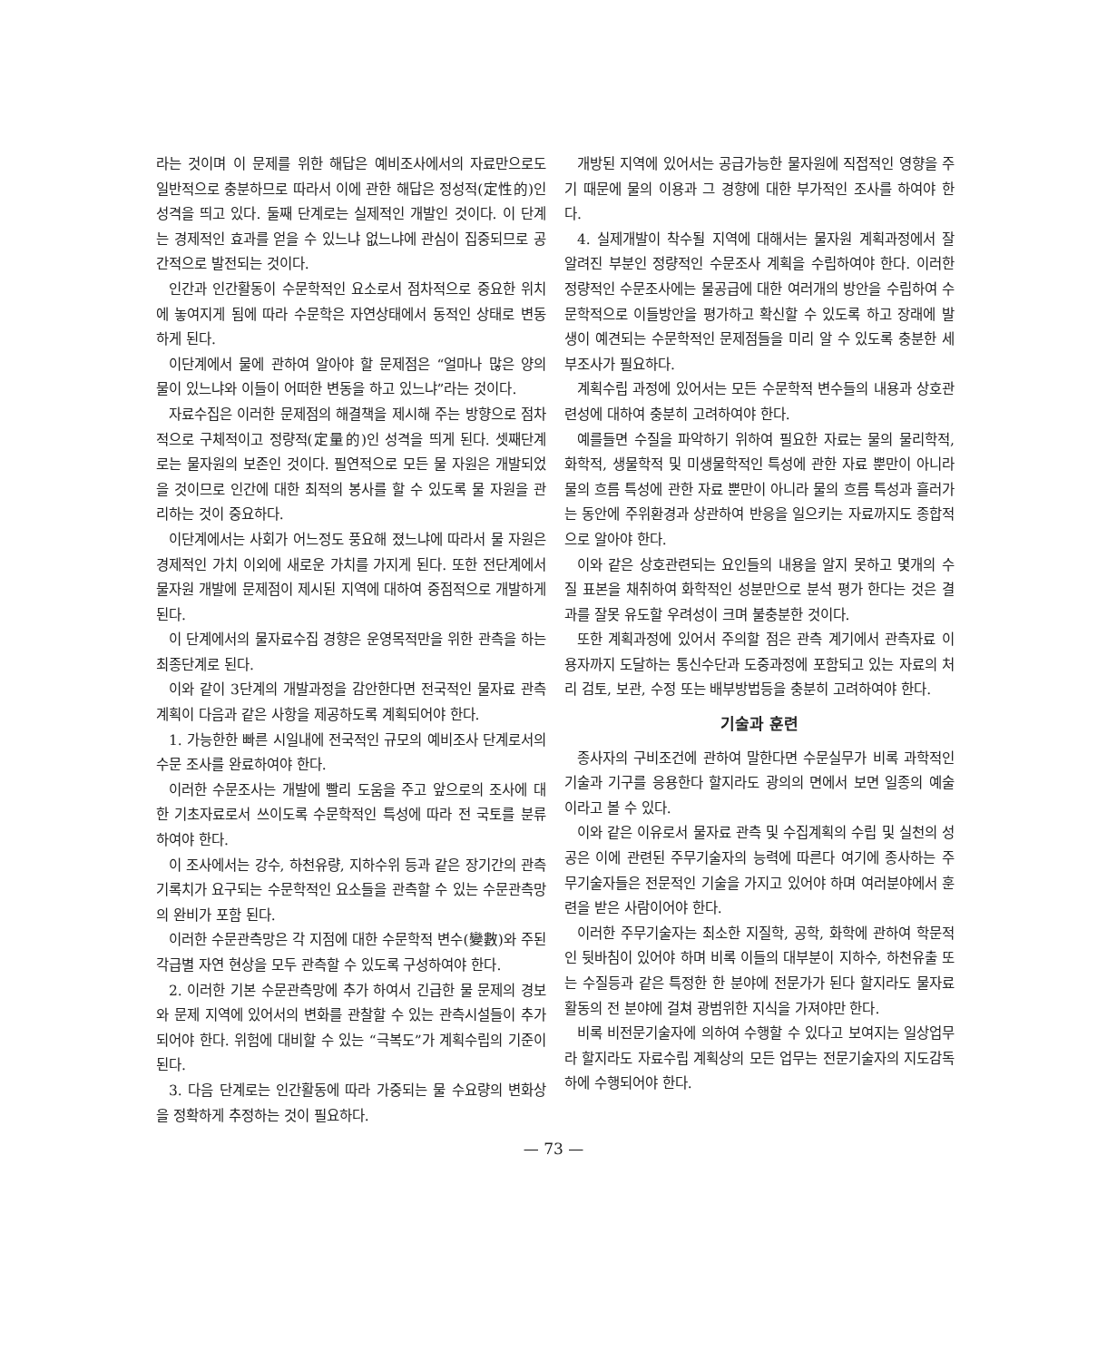라는 것이며 이 문제를 위한 해답은 예비조사에서의 자료만으로도 일반적으로 충분하므로 따라서 이에 관한 해답은 정성적(定性的)인 성격을 띄고 있다. 둘째 단계로는 실제적인 개발인 것이다. 이 단계는 경제적인 효과를 얻을 수 있느냐 없느냐에 관심이 집중되므로 공간적으로 발전되는 것이다.
인간과 인간활동이 수문학적인 요소로서 점차적으로 중요한 위치에 놓여지게 됨에 따라 수문학은 자연상태에서 동적인 상태로 변동하게 된다.
이단계에서 물에 관하여 알아야 할 문제점은 “얼마나 많은 양의 물이 있느냐와 이들이 어떠한 변동을 하고 있느냐”라는 것이다.
자료수집은 이러한 문제점의 해결책을 제시해 주는 방향으로 점차적으로 구체적이고 정량적(定量的)인 성격을 띄게 된다. 셋째단계로는 물자원의 보존인 것이다. 필연적으로 모든 물 자원은 개발되었을 것이므로 인간에 대한 최적의 봉사를 할 수 있도록 물 자원을 관리하는 것이 중요하다.
이단계에서는 사회가 어느정도 풍요해 졌느냐에 따라서 물 자원은 경제적인 가치 이외에 새로운 가치를 가지게 된다. 또한 전단계에서 물자원 개발에 문제점이 제시된 지역에 대하여 중점적으로 개발하게 된다.
이 단계에서의 물자료수집 경향은 운영목적만을 위한 관측을 하는 최종단계로 된다.
이와 같이 3단계의 개발과정을 감안한다면 전국적인 물자료 관측 계획이 다음과 같은 사항을 제공하도록 계획되어야 한다.
1. 가능한한 빠른 시일내에 전국적인 규모의 예비조사 단계로서의 수문 조사를 완료하여야 한다.
이러한 수문조사는 개발에 빨리 도움을 주고 앞으로의 조사에 대한 기초자료로서 쓰이도록 수문학적인 특성에 따라 전 국토를 분류하여야 한다.
이 조사에서는 강수, 하천유량, 지하수위 등과 같은 장기간의 관측기록치가 요구되는 수문학적인 요소들을 관측할 수 있는 수문관측망의 완비가 포함 된다.
이러한 수문관측망은 각 지점에 대한 수문학적 변수(變數)와 주된 각급별 자연 현상을 모두 관측할 수 있도록 구성하여야 한다.
2. 이러한 기본 수문관측망에 추가 하여서 긴급한 물 문제의 경보와 문제 지역에 있어서의 변화를 관찰할 수 있는 관측시설들이 추가 되어야 한다. 위험에 대비할 수 있는 “극복도”가 계획수립의 기준이 된다.
3. 다음 단계로는 인간활동에 따라 가중되는 물 수요량의 변화상을 정확하게 추정하는 것이 필요하다.
개방된 지역에 있어서는 공급가능한 물자원에 직접적인 영향을 주기 때문에 물의 이용과 그 경향에 대한 부가적인 조사를 하여야 한다.
4. 실제개발이 착수될 지역에 대해서는 물자원 계획과정에서 잘 알려진 부분인 정량적인 수문조사 계획을 수립하여야 한다. 이러한 정량적인 수문조사에는 물공급에 대한 여러개의 방안을 수립하여 수문학적으로 이들방안을 평가하고 확신할 수 있도록 하고 장래에 발생이 예견되는 수문학적인 문제점들을 미리 알 수 있도록 충분한 세부조사가 필요하다.
계획수립 과정에 있어서는 모든 수문학적 변수들의 내용과 상호관련성에 대하여 충분히 고려하여야 한다.
예를들면 수질을 파악하기 위하여 필요한 자료는 물의 물리학적, 화학적, 생물학적 및 미생물학적인 특성에 관한 자료 뿐만이 아니라 물의 흐름 특성에 관한 자료 뿐만이 아니라 물의 흐름 특성과 흘러가는 동안에 주위환경과 상관하여 반응을 일으키는 자료까지도 종합적으로 알아야 한다.
이와 같은 상호관련되는 요인들의 내용을 알지 못하고 몇개의 수질 표본을 채취하여 화학적인 성분만으로 분석 평가 한다는 것은 결과를 잘못 유도할 우려성이 크며 불충분한 것이다.
또한 계획과정에 있어서 주의할 점은 관측 계기에서 관측자료 이용자까지 도달하는 통신수단과 도중과정에 포함되고 있는 자료의 처리 검토, 보관, 수정 또는 배부방법등을 충분히 고려하여야 한다.
기술과 훈련
종사자의 구비조건에 관하여 말한다면 수문실무가 비록 과학적인 기술과 기구를 응용한다 할지라도 광의의 면에서 보면 일종의 예술이라고 볼 수 있다.
이와 같은 이유로서 물자료 관측 및 수집계획의 수립 및 실천의 성공은 이에 관련된 주무기술자의 능력에 따른다 여기에 종사하는 주무기술자들은 전문적인 기술을 가지고 있어야 하며 여러분야에서 훈련을 받은 사람이어야 한다.
이러한 주무기술자는 최소한 지질학, 공학, 화학에 관하여 학문적인 뒷바침이 있어야 하며 비록 이들의 대부분이 지하수, 하천유출 또는 수질등과 같은 특정한 한 분야에 전문가가 된다 할지라도 물자료 활동의 전 분야에 걸쳐 광범위한 지식을 가져야만 한다.
비록 비전문기술자에 의하여 수행할 수 있다고 보여지는 일상업무라 할지라도 자료수립 계획상의 모든 업무는 전문기술자의 지도감독하에 수행되어야 한다.
— 73 —